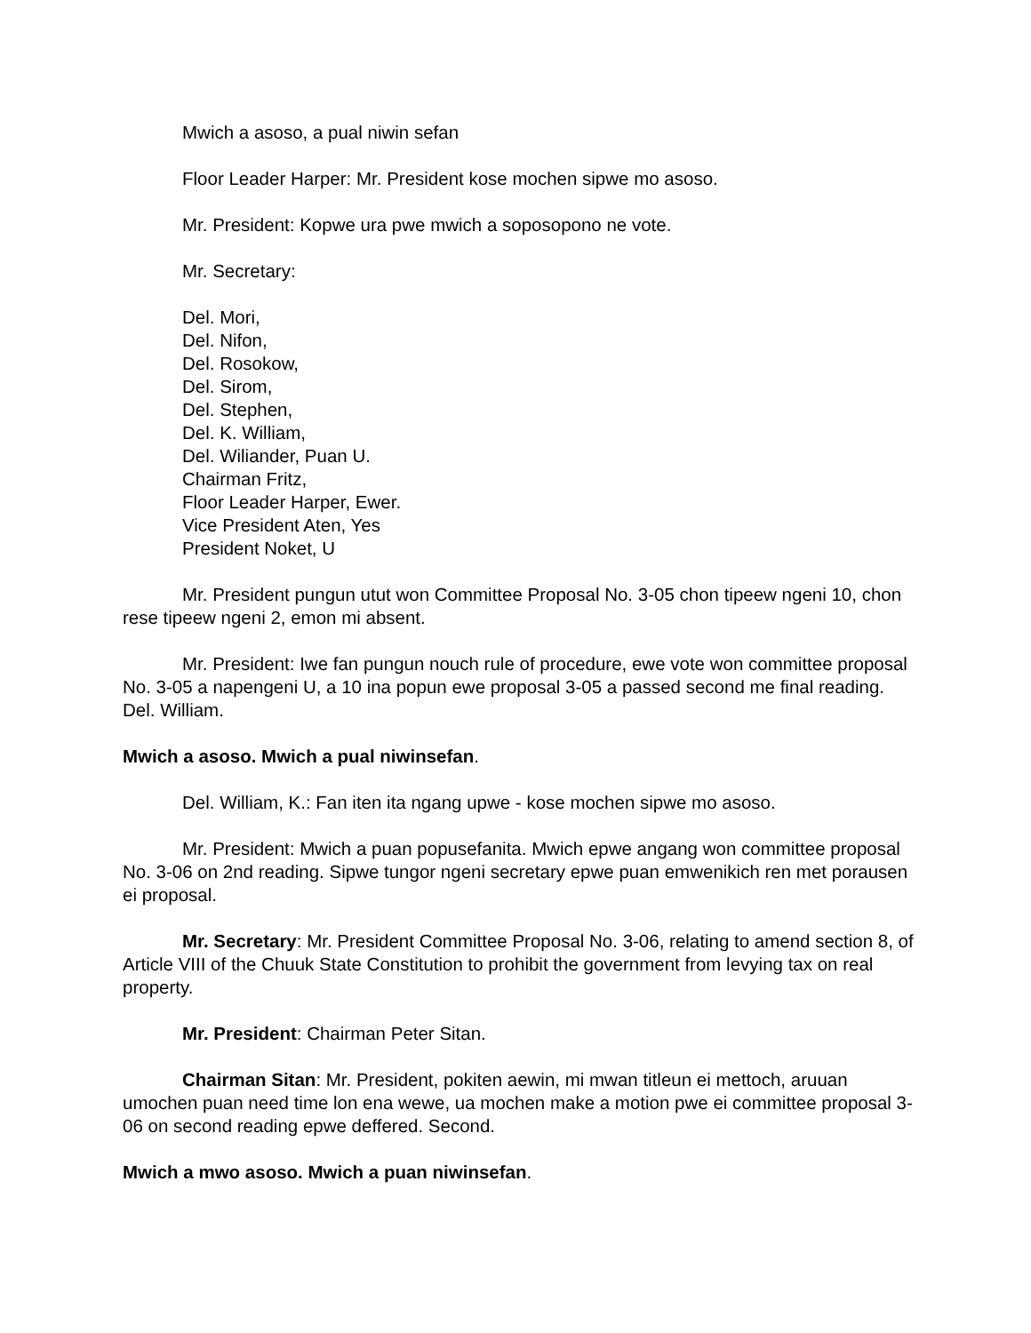Mwich a asoso, a pual niwin sefan
Floor Leader Harper: Mr. President kose mochen sipwe mo asoso.
Mr. President: Kopwe ura pwe mwich a soposopono ne vote.
Mr. Secretary:
Del. Mori,
Del. Nifon,
Del. Rosokow,
Del. Sirom,
Del. Stephen,
Del. K. William,
Del. Wiliander, Puan U.
Chairman Fritz,
Floor Leader Harper, Ewer.
Vice President Aten, Yes
President Noket, U
Mr. President pungun utut won Committee Proposal No. 3-05 chon tipeew ngeni 10, chon rese tipeew ngeni 2, emon mi absent.
Mr. President: Iwe fan pungun nouch rule of procedure, ewe vote won committee proposal No. 3-05 a napengeni U, a 10 ina popun ewe proposal 3-05 a passed second me final reading. Del. William.
Mwich a asoso. Mwich a pual niwinsefan.
Del. William, K.: Fan iten ita ngang upwe - kose mochen sipwe mo asoso.
Mr. President: Mwich a puan popusefanita. Mwich epwe angang won committee proposal No. 3-06 on 2nd reading. Sipwe tungor ngeni secretary epwe puan emwenikich ren met porausen ei proposal.
Mr. Secretary: Mr. President Committee Proposal No. 3-06, relating to amend section 8, of Article VIII of the Chuuk State Constitution to prohibit the government from levying tax on real property.
Mr. President: Chairman Peter Sitan.
Chairman Sitan: Mr. President, pokiten aewin, mi mwan titleun ei mettoch, aruuan umochen puan need time lon ena wewe, ua mochen make a motion pwe ei committee proposal 3-06 on second reading epwe deffered. Second.
Mwich a mwo asoso. Mwich a puan niwinsefan.